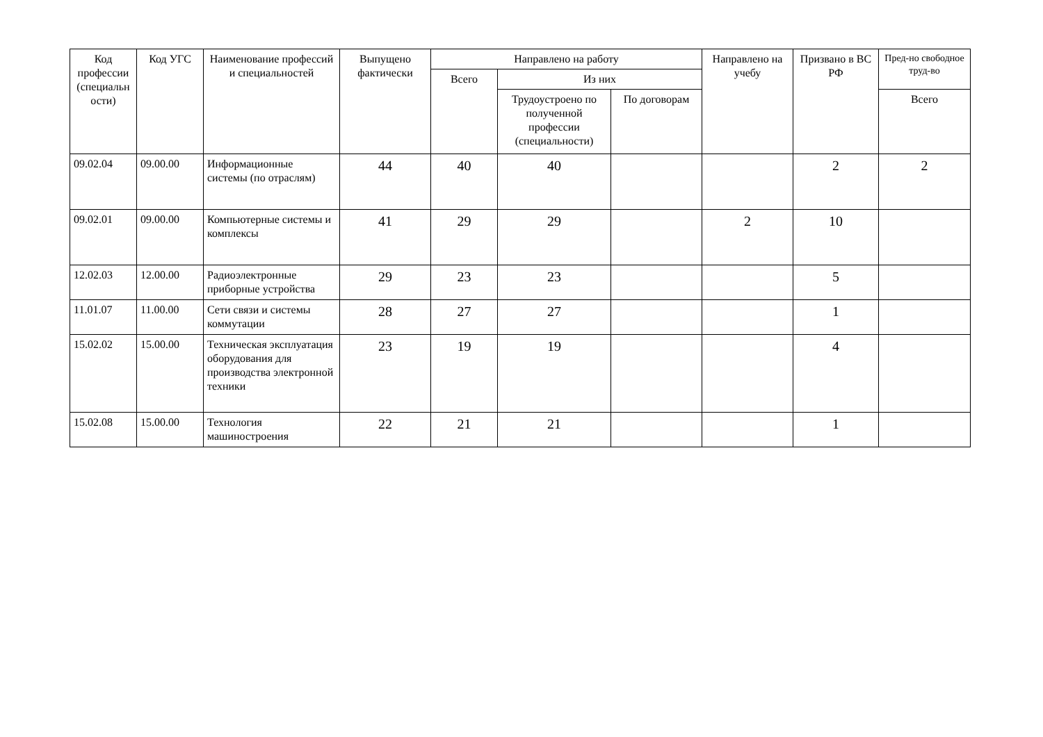| Код профессии (специальн ости) | Код УГС | Наименование профессий и специальностей | Выпущено фактически | Направлено на работу | | | Направлено на учебу | Призвано в ВС РФ | Пред-но свободное труд-во |
| --- | --- | --- | --- | --- | --- | --- | --- | --- | --- |
| | | | | Всего | Из них | | | | |
| | | | | | Трудоустроено по полученной профессии (специальности) | По договорам | | | Всего |
| 09.02.04 | 09.00.00 | Информационные системы (по отраслям) | 44 | 40 | 40 | | | 2 | 2 |
| 09.02.01 | 09.00.00 | Компьютерные системы и комплексы | 41 | 29 | 29 | | 2 | 10 | |
| 12.02.03 | 12.00.00 | Радиоэлектронные приборные устройства | 29 | 23 | 23 | | | 5 | |
| 11.01.07 | 11.00.00 | Сети связи и системы коммутации | 28 | 27 | 27 | | | 1 | |
| 15.02.02 | 15.00.00 | Техническая эксплуатация оборудования для производства электронной техники | 23 | 19 | 19 | | | 4 | |
| 15.02.08 | 15.00.00 | Технология машиностроения | 22 | 21 | 21 | | | 1 | |